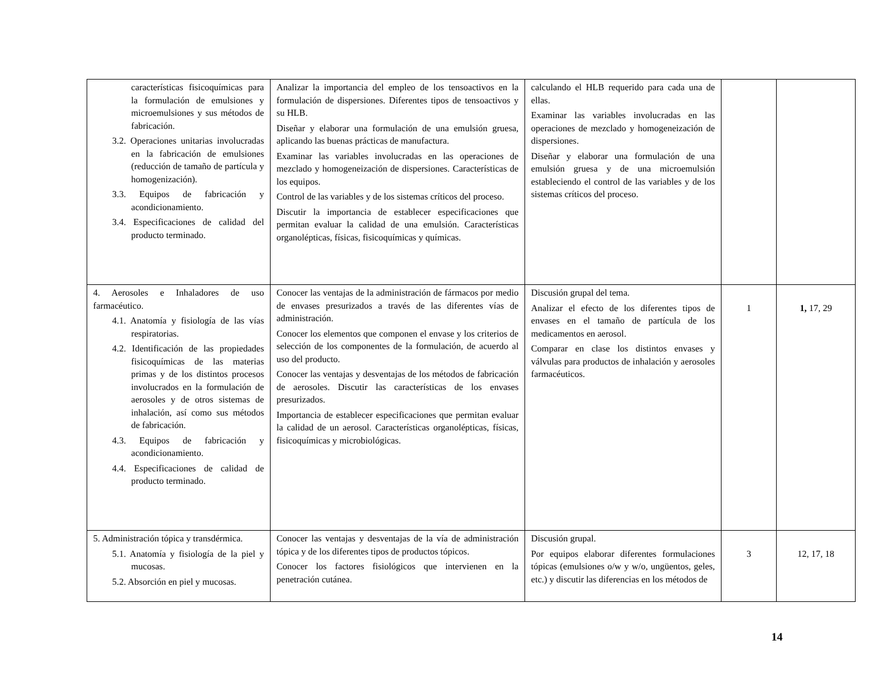| características fisicoquímicas para la formulación de emulsiones y microemulsiones y sus métodos de fabricación. 3.2. Operaciones unitarias involucradas en la fabricación de emulsiones (reducción de tamaño de partícula y homogenización). 3.3. Equipos de fabricación y acondicionamiento. 3.4. Especificaciones de calidad del producto terminado. | Analizar la importancia del empleo de los tensoactivos en la formulación de dispersiones. Diferentes tipos de tensoactivos y su HLB. Diseñar y elaborar una formulación de una emulsión gruesa, aplicando las buenas prácticas de manufactura. Examinar las variables involucradas en las operaciones de mezclado y homogeneización de dispersiones. Características de los equipos. Control de las variables y de los sistemas críticos del proceso. Discutir la importancia de establecer especificaciones que permitan evaluar la calidad de una emulsión. Características organolépticas, físicas, fisicoquímicas y químicas. | calculando el HLB requerido para cada una de ellas. Examinar las variables involucradas en las operaciones de mezclado y homogeneización de dispersiones. Diseñar y elaborar una formulación de una emulsión gruesa y de una microemulsión estableciendo el control de las variables y de los sistemas críticos del proceso. | | |
| 4. Aerosoles e Inhaladores de uso farmacéutico. 4.1. Anatomía y fisiología de las vías respiratorias. 4.2. Identificación de las propiedades fisicoquímicas de las materias primas y de los distintos procesos involucrados en la formulación de aerosoles y de otros sistemas de inhalación, así como sus métodos de fabricación. 4.3. Equipos de fabricación y acondicionamiento. 4.4. Especificaciones de calidad de producto terminado. | Conocer las ventajas de la administración de fármacos por medio de envases presurizados a través de las diferentes vías de administración. Conocer los elementos que componen el envase y los criterios de selección de los componentes de la formulación, de acuerdo al uso del producto. Conocer las ventajas y desventajas de los métodos de fabricación de aerosoles. Discutir las características de los envases presurizados. Importancia de establecer especificaciones que permitan evaluar la calidad de un aerosol. Características organolépticas, físicas, fisicoquímicas y microbiológicas. | Discusión grupal del tema. Analizar el efecto de los diferentes tipos de envases en el tamaño de partícula de los medicamentos en aerosol. Comparar en clase los distintos envases y válvulas para productos de inhalación y aerosoles farmacéuticos. | 1 | 1, 17, 29 |
| 5. Administración tópica y transdérmica. 5.1. Anatomía y fisiología de la piel y mucosas. 5.2. Absorción en piel y mucosas. | Conocer las ventajas y desventajas de la vía de administración tópica y de los diferentes tipos de productos tópicos. Conocer los factores fisiológicos que intervienen en la penetración cutánea. | Discusión grupal. Por equipos elaborar diferentes formulaciones tópicas (emulsiones o/w y w/o, ungüentos, geles, etc.) y discutir las diferencias en los métodos de | 3 | 12, 17, 18 |
14